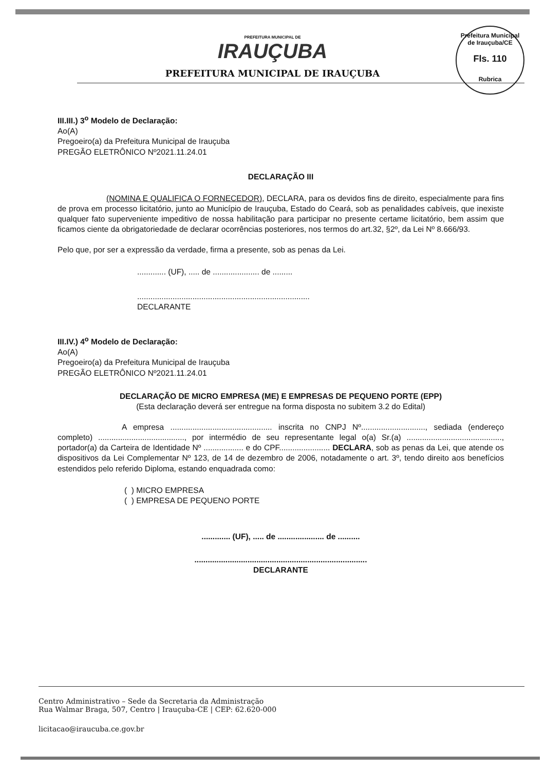Prefeitura Municipal de Irauçuba/CE
Fls. 110
Rubrica
PREFEITURA MUNICIPAL DE
IRAUÇUBA
PREFEITURA MUNICIPAL DE IRAUÇUBA
III.III.) 3<sup>o</sup> Modelo de Declaração:
Ao(A)
Pregoeiro(a) da Prefeitura Municipal de Irauçuba
PREGÃO ELETRÔNICO Nº2021.11.24.01
DECLARAÇÃO III
(NOMINA E QUALIFICA O FORNECEDOR), DECLARA, para os devidos fins de direito, especialmente para fins de prova em processo licitatório, junto ao Município de Irauçuba, Estado do Ceará, sob as penalidades cabíveis, que inexiste qualquer fato superveniente impeditivo de nossa habilitação para participar no presente certame licitatório, bem assim que ficamos ciente da obrigatoriedade de declarar ocorrências posteriores, nos termos do art.32, §2º, da Lei Nº 8.666/93.
Pelo que, por ser a expressão da verdade, firma a presente, sob as penas da Lei.
............. (UF), ..... de ..................... de .........
..............................................................................
DECLARANTE
III.IV.) 4<sup>o</sup> Modelo de Declaração:
Ao(A)
Pregoeiro(a) da Prefeitura Municipal de Irauçuba
PREGÃO ELETRÔNICO Nº2021.11.24.01
DECLARAÇÃO DE MICRO EMPRESA (ME) E EMPRESAS DE PEQUENO PORTE (EPP)
(Esta declaração deverá ser entregue na forma disposta no subitem 3.2 do Edital)
A empresa .............................................. inscrita no CNPJ Nº............................., sediada (endereço completo) ......................................., por intermédio de seu representante legal o(a) Sr.(a) ..........................................., portador(a) da Carteira de Identidade Nº .................. e do CPF....................... DECLARA, sob as penas da Lei, que atende os dispositivos da Lei Complementar Nº 123, de 14 de dezembro de 2006, notadamente o art. 3º, tendo direito aos benefícios estendidos pelo referido Diploma, estando enquadrada como:
( ) MICRO EMPRESA
( ) EMPRESA DE PEQUENO PORTE
............. (UF), ..... de ..................... de ..........
..............................................................................
DECLARANTE
Centro Administrativo – Sede da Secretaria da Administração
Rua Walmar Braga, 507, Centro | Irauçuba-CE | CEP: 62.620-000
licitacao@iraucuba.ce.gov.br